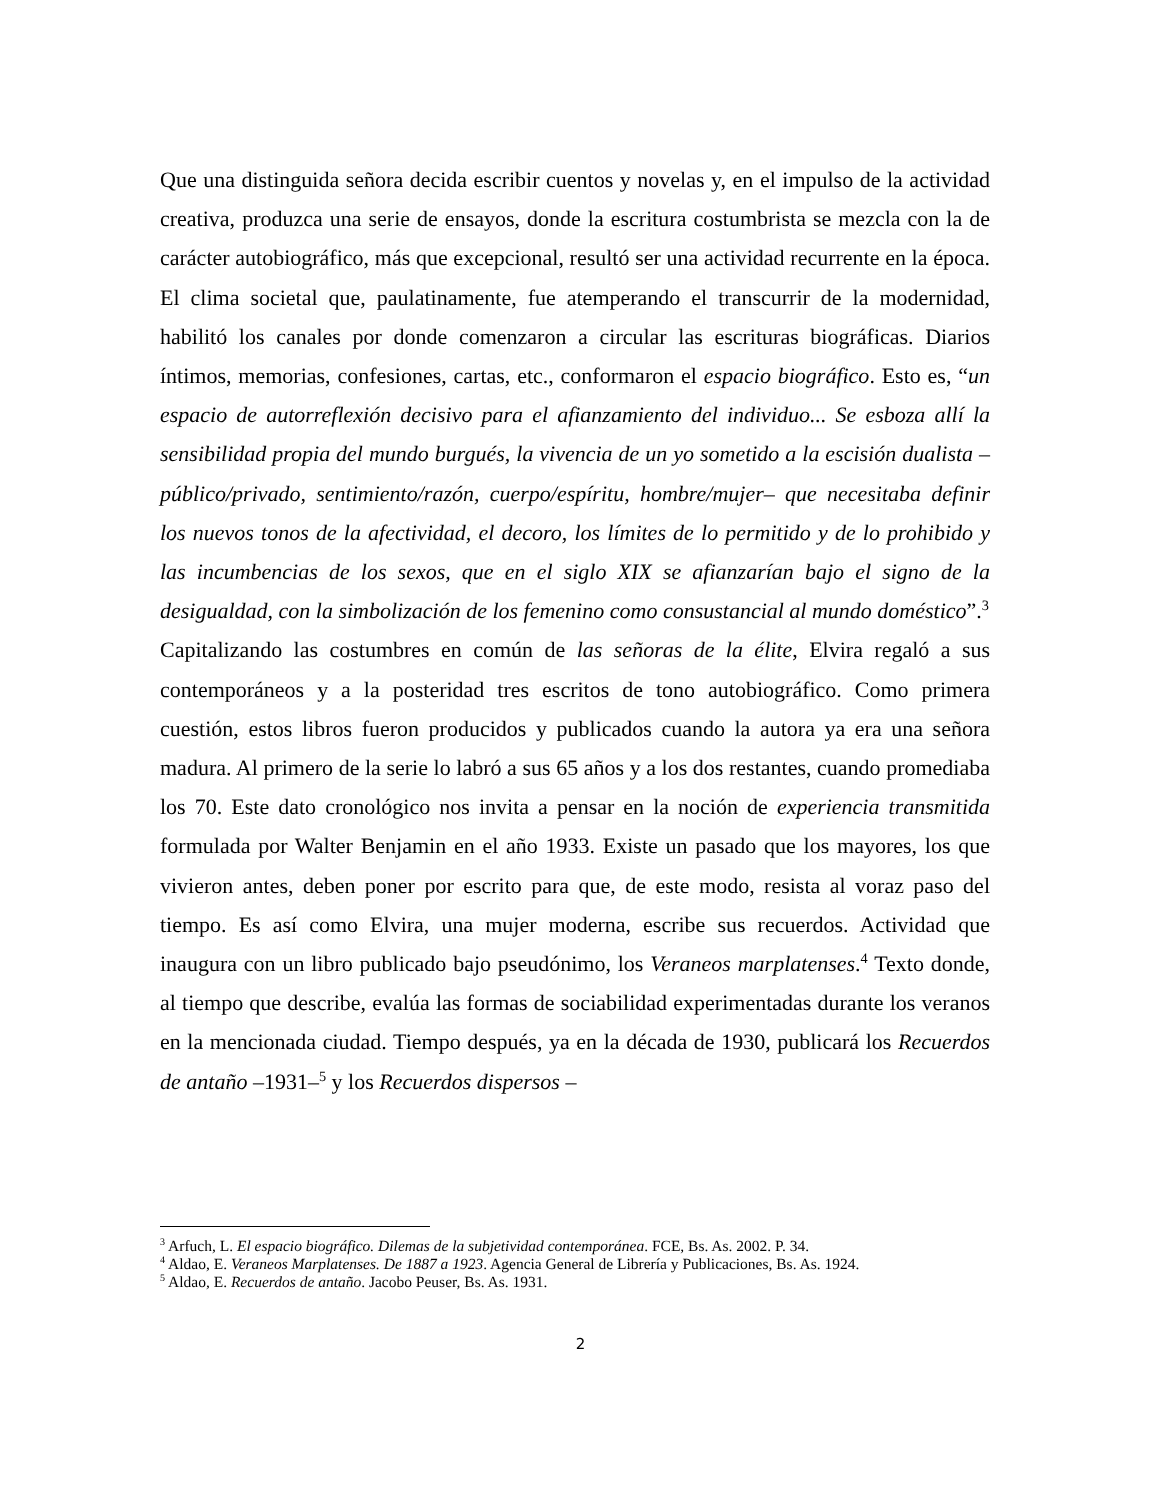Que una distinguida señora decida escribir cuentos y novelas y, en el impulso de la actividad creativa, produzca una serie de ensayos, donde la escritura costumbrista se mezcla con la de carácter autobiográfico, más que excepcional, resultó ser una actividad recurrente en la época. El clima societal que, paulatinamente, fue atemperando el transcurrir de la modernidad, habilitó los canales por donde comenzaron a circular las escrituras biográficas. Diarios íntimos, memorias, confesiones, cartas, etc., conformaron el espacio biográfico. Esto es, “un espacio de autorreflexión decisivo para el afianzamiento del individuo... Se esboza allí la sensibilidad propia del mundo burgués, la vivencia de un yo sometido a la escisión dualista –público/privado, sentimiento/razón, cuerpo/espíritu, hombre/mujer– que necesitaba definir los nuevos tonos de la afectividad, el decoro, los límites de lo permitido y de lo prohibido y las incumbencias de los sexos, que en el siglo XIX se afianzarían bajo el signo de la desigualdad, con la simbolización de los femenino como consustancial al mundo doméstico”.<sup>3</sup>
Capitalizando las costumbres en común de las señoras de la élite, Elvira regaló a sus contemporáneos y a la posteridad tres escritos de tono autobiográfico. Como primera cuestión, estos libros fueron producidos y publicados cuando la autora ya era una señora madura. Al primero de la serie lo labró a sus 65 años y a los dos restantes, cuando promediaba los 70. Este dato cronológico nos invita a pensar en la noción de experiencia transmitida formulada por Walter Benjamin en el año 1933. Existe un pasado que los mayores, los que vivieron antes, deben poner por escrito para que, de este modo, resista al voraz paso del tiempo. Es así como Elvira, una mujer moderna, escribe sus recuerdos. Actividad que inaugura con un libro publicado bajo pseudónimo, los Veraneos marplatenses.<sup>4</sup> Texto donde, al tiempo que describe, evalúa las formas de sociabilidad experimentadas durante los veranos en la mencionada ciudad. Tiempo después, ya en la década de 1930, publicará los Recuerdos de antaño –1931–<sup>5</sup> y los Recuerdos dispersos –
<sup>3</sup> Arfuch, L. El espacio biográfico. Dilemas de la subjetividad contemporánea. FCE, Bs. As. 2002. P. 34.
<sup>4</sup> Aldao, E. Veraneos Marplatenses. De 1887 a 1923. Agencia General de Librería y Publicaciones, Bs. As. 1924.
<sup>5</sup> Aldao, E. Recuerdos de antaño. Jacobo Peuser, Bs. As. 1931.
2